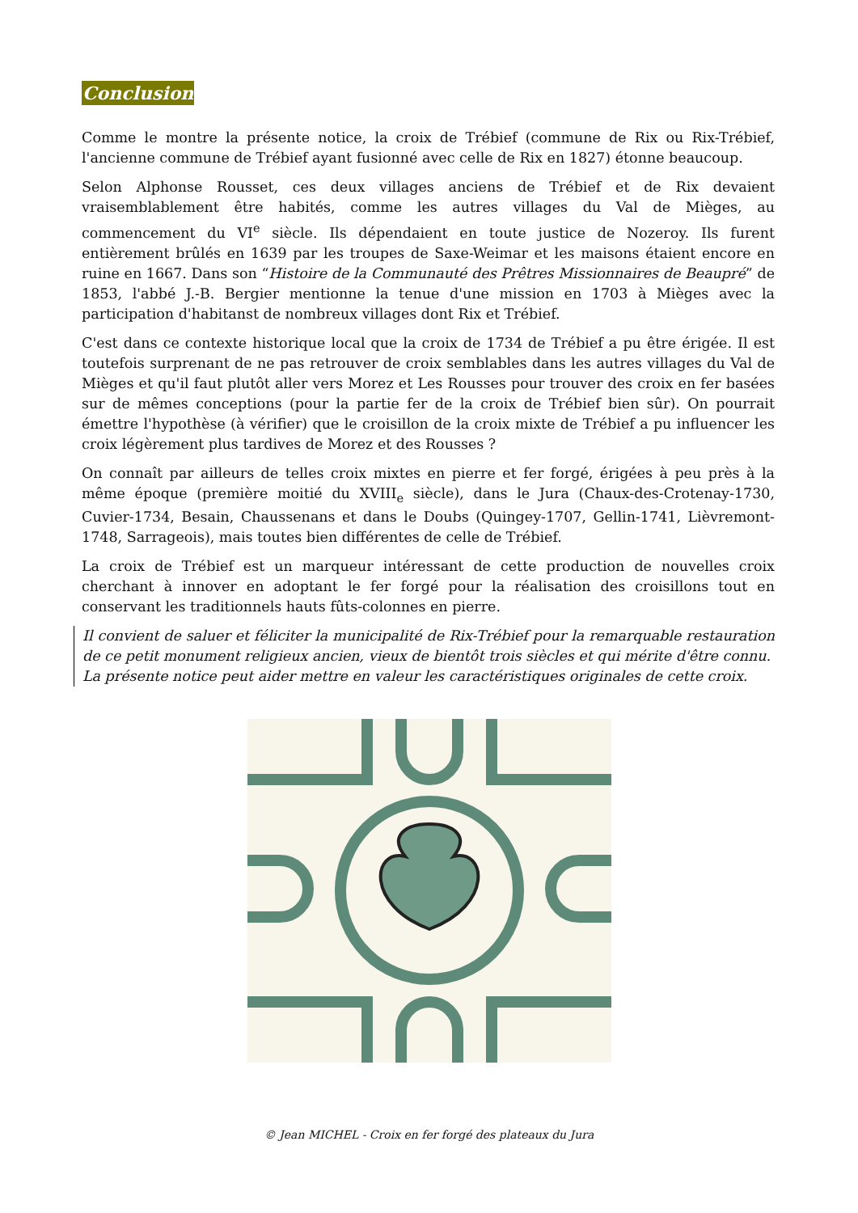Conclusion
Comme le montre la présente notice, la croix de Trébief (commune de Rix ou Rix-Trébief, l'ancienne commune de Trébief ayant fusionné avec celle de Rix en 1827) étonne beaucoup.
Selon Alphonse Rousset, ces deux villages anciens de Trébief et de Rix devaient vraisemblablement être habités, comme les autres villages du Val de Mièges, au commencement du VI<sup>e</sup> siècle. Ils dépendaient en toute justice de Nozeroy. Ils furent entièrement brûlés en 1639 par les troupes de Saxe-Weimar et les maisons étaient encore en ruine en 1667. Dans son “Histoire de la Communauté des Prêtres Missionnaires de Beaupré” de 1853, l'abbé J.-B. Bergier mentionne la tenue d'une mission en 1703 à Mièges avec la participation d'habitanst de nombreux villages dont Rix et Trébief.
C'est dans ce contexte historique local que la croix de 1734 de Trébief a pu être érigée. Il est toutefois surprenant de ne pas retrouver de croix semblables dans les autres villages du Val de Mièges et qu'il faut plutôt aller vers Morez et Les Rousses pour trouver des croix en fer basées sur de mêmes conceptions (pour la partie fer de la croix de Trébief bien sûr). On pourrait émettre l'hypothèse (à vérifier) que le croisillon de la croix mixte de Trébief a pu influencer les croix légèrement plus tardives de Morez et des Rousses ?
On connaît par ailleurs de telles croix mixtes en pierre et fer forgé, érigées à peu près à la même époque (première moitié du XVIII<sub>e</sub> siècle), dans le Jura (Chaux-des-Crotenay-1730, Cuvier-1734, Besain, Chaussenans et dans le Doubs (Quingey-1707, Gellin-1741, Lièvremont-1748, Sarrageois), mais toutes bien différentes de celle de Trébief.
La croix de Trébief est un marqueur intéressant de cette production de nouvelles croix cherchant à innover en adoptant le fer forgé pour la réalisation des croisillons tout en conservant les traditionnels hauts fûts-colonnes en pierre.
Il convient de saluer et féliciter la municipalité de Rix-Trébief pour la remarquable restauration de ce petit monument religieux ancien, vieux de bientôt trois siècles et qui mérite d'être connu.
La présente notice peut aider mettre en valeur les caractéristiques originales de cette croix.
© Jean MICHEL - Croix en fer forgé des plateaux du Jura